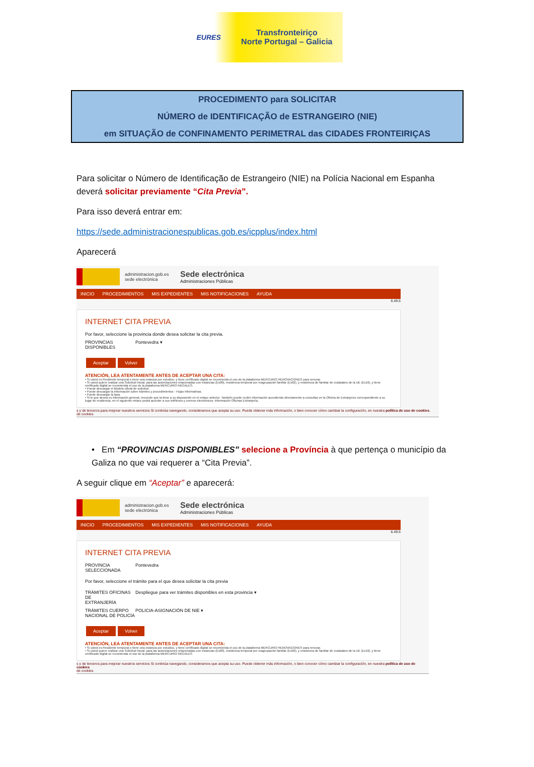EURES
Transfronteiriço
Norte Portugal – Galicia
PROCEDIMENTO para SOLICITAR
NÚMERO de IDENTIFICAÇÃO de ESTRANGEIRO (NIE)
em SITUAÇÃO de CONFINAMENTO PERIMETRAL das CIDADES FRONTEIRIÇAS
Para solicitar o Número de Identificação de Estrangeiro (NIE) na Polícia Nacional em Espanha deverá solicitar previamente “Cita Previa”.
Para isso deverá entrar em:
https://sede.administracionespublicas.gob.es/icpplus/index.html
Aparecerá
administracion.gob.es
sede electrónica
Sede electrónica
Administraciones Públicas
INICIO PROCEDIMIENTOS MIS EXPEDIENTES MIS NOTIFICACIONES AYUDA
6.49.5
INTERNET CITA PREVIA
Por favor, seleccione la provincia donde desea solicitar la cita previa.
PROVINCIAS
DISPONIBLES
Pontevedra ▾
Aceptar Volver
ATENCIÓN, LEA ATENTAMENTE ANTES DE ACEPTAR UNA CITA:
• Si usted es Residente temporal o tiene una estancia por estudios, y tiene certificado digital se recomienda el uso de la plataforma MERCURIO RENOVACIONES para renovar.
• Si usted quiere realizar una Solicitud Inicial, para las autorizaciones relacionadas con estancias (Ex00), residencia temporal por reagrupación familiar (Ex02), y residencia de familiar de ciudadano de la UE (Ex19), y tiene certificado digital se recomienda el uso de la plataforma MERCURIO INICIALES.
• Puede descargar el Modelo oficial de solicitud.
• Puede descargar la Información sobre trámites y procedimientos - Hojas Informativas.
• Puede descargar la tasa.
• Si lo que desea es información general, recuerde que la tiene a su disposición en el enlace anterior. También puede recibir información accediendo directamente a consultas en la Oficina de Extranjeros correspondiente a su lugar de residencia, en el siguiente enlace podrá acceder a sus teléfonos y correos electrónicos: Información Oficinas Extranjería.
s y de terceros para mejorar nuestros servicios Si continúa navegando, consideramos que acepta su uso. Puede obtener más información, o bien conocer cómo cambiar la configuración, en nuestra política de uso de cookies.
de cookies
• Em “PROVINCIAS DISPONIBLES” selecione a Província à que pertença o município da Galiza no que vai requerer a “Cita Previa”.
A seguir clique em “Aceptar” e aparecerá:
administracion.gob.es
sede electrónica
Sede electrónica
Administraciones Públicas
INICIO PROCEDIMIENTOS MIS EXPEDIENTES MIS NOTIFICACIONES AYUDA
6.49.5
INTERNET CITA PREVIA
PROVINCIA
SELECCIONADA
Pontevedra
Por favor, seleccione el trámite para el que desea solicitar la cita previa
TRÁMITES OFICINAS DE
EXTRANJERÍA
Despliegue para ver trámites disponibles en esta provincia ▾
TRÁMITES CUERPO
NACIONAL DE POLICÍA
POLICIA-ASIGNACIÓN DE NIE ▾
Aceptar Volver
ATENCIÓN, LEA ATENTAMENTE ANTES DE ACEPTAR UNA CITA:
• Si usted es Residente temporal o tiene una estancia por estudios, y tiene certificado digital se recomienda el uso de la plataforma MERCURIO RENOVACIONES para renovar.
• Si usted quiere realizar una Solicitud Inicial, para las autorizaciones relacionadas con estancias (Ex00), residencia temporal por reagrupación familiar (Ex02), y residencia de familiar de ciudadano de la UE (Ex19), y tiene certificado digital se recomienda el uso de la plataforma MERCURIO INICIALES
s y de terceros para mejorar nuestros servicios Si continúa navegando, consideramos que acepta su uso. Puede obtener más información, o bien conocer cómo cambiar la configuración, en nuestra política de uso de cookies
de cookies